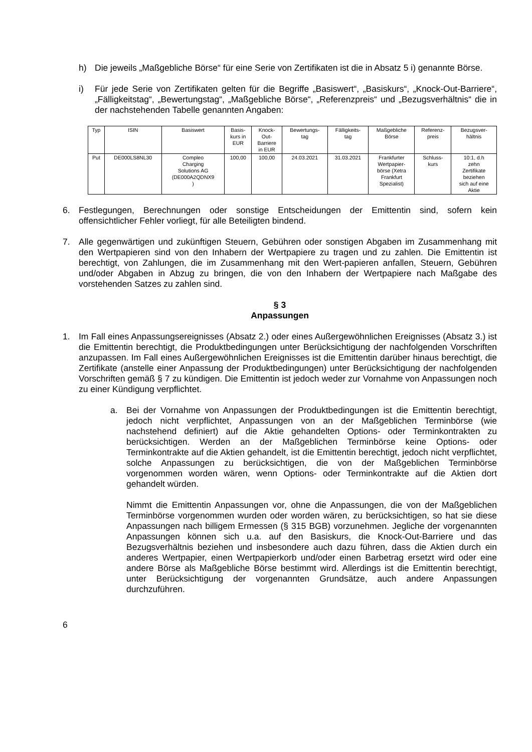h) Die jeweils „Maßgebliche Börse“ für eine Serie von Zertifikaten ist die in Absatz 5 i) genannte Börse.
i) Für jede Serie von Zertifikaten gelten für die Begriffe „Basiswert“, „Basiskurs“, „Knock-Out-Barriere“, „Fälligkeitstag“, „Bewertungstag“, „Maßgebliche Börse“, „Referenzpreis“ und „Bezugsverhältnis“ die in der nachstehenden Tabelle genannten Angaben:
| Typ | ISIN | Basiswert | Basis- kurs in EUR | Knock- Out- Barriere in EUR | Bewertungs- tag | Fälligkeits- tag | Maßgebliche Börse | Referenz- preis | Bezugsver- hältnis |
| --- | --- | --- | --- | --- | --- | --- | --- | --- | --- |
| Put | DE000LS8NL30 | Compleo Charging Solutions AG (DE000A2QDNX9 ) | 100,00 | 100,00 | 24.03.2021 | 31.03.2021 | Frankfurter Wertpapier- börse (Xetra Frankfurt Spezialist) | Schluss- kurs | 10:1, d.h zehn Zertifikate beziehen sich auf eine Aktie |
6. Festlegungen, Berechnungen oder sonstige Entscheidungen der Emittentin sind, sofern kein offensichtlicher Fehler vorliegt, für alle Beteiligten bindend.
7. Alle gegenwärtigen und zukünftigen Steuern, Gebühren oder sonstigen Abgaben im Zusammenhang mit den Wertpapieren sind von den Inhabern der Wertpapiere zu tragen und zu zahlen. Die Emittentin ist berechtigt, von Zahlungen, die im Zusammenhang mit den Wert-papieren anfallen, Steuern, Gebühren und/oder Abgaben in Abzug zu bringen, die von den Inhabern der Wertpapiere nach Maßgabe des vorstehenden Satzes zu zahlen sind.
§ 3
Anpassungen
1. Im Fall eines Anpassungsereignisses (Absatz 2.) oder eines Außergewöhnlichen Ereignisses (Absatz 3.) ist die Emittentin berechtigt, die Produktbedingungen unter Berücksichtigung der nachfolgenden Vorschriften anzupassen. Im Fall eines Außergewöhnlichen Ereignisses ist die Emittentin darüber hinaus berechtigt, die Zertifikate (anstelle einer Anpassung der Produktbedingungen) unter Berücksichtigung der nachfolgenden Vorschriften gemäß § 7 zu kündigen. Die Emittentin ist jedoch weder zur Vornahme von Anpassungen noch zu einer Kündigung verpflichtet.
a. Bei der Vornahme von Anpassungen der Produktbedingungen ist die Emittentin berechtigt, jedoch nicht verpflichtet, Anpassungen von an der Maßgeblichen Terminbörse (wie nachstehend definiert) auf die Aktie gehandelten Options- oder Terminkontrakten zu berücksichtigen. Werden an der Maßgeblichen Terminbörse keine Options- oder Terminkontrakte auf die Aktien gehandelt, ist die Emittentin berechtigt, jedoch nicht verpflichtet, solche Anpassungen zu berücksichtigen, die von der Maßgeblichen Terminbörse vorgenommen worden wären, wenn Options- oder Terminkontrakte auf die Aktien dort gehandelt würden.
Nimmt die Emittentin Anpassungen vor, ohne die Anpassungen, die von der Maßgeblichen Terminbörse vorgenommen wurden oder worden wären, zu berücksichtigen, so hat sie diese Anpassungen nach billigem Ermessen (§ 315 BGB) vorzunehmen. Jegliche der vorgenannten Anpassungen können sich u.a. auf den Basiskurs, die Knock-Out-Barriere und das Bezugsverhältnis beziehen und insbesondere auch dazu führen, dass die Aktien durch ein anderes Wertpapier, einen Wertpapierkorb und/oder einen Barbetrag ersetzt wird oder eine andere Börse als Maßgebliche Börse bestimmt wird. Allerdings ist die Emittentin berechtigt, unter Berücksichtigung der vorgenannten Grundsätze, auch andere Anpassungen durchzuführen.
6